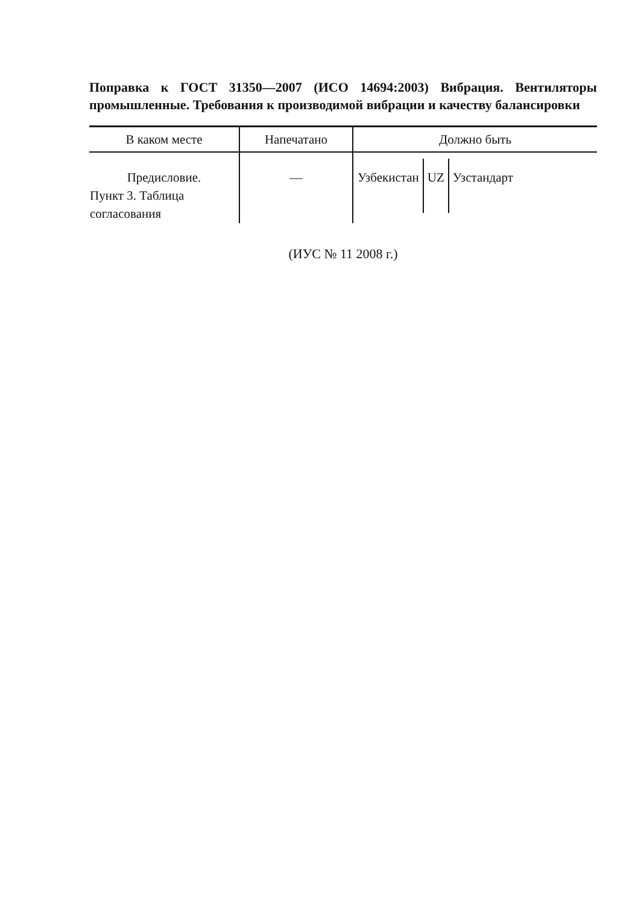Поправка к ГОСТ 31350—2007 (ИСО 14694:2003) Вибрация. Вентиляторы промышленные. Требования к производимой вибрации и качеству балансировки
| В каком месте | Напечатано | Должно быть |
| --- | --- | --- |
| Предисловие. Пункт 3. Таблица согласования | — | / Узбекистан / UZ / Узстандарт / |
(ИУС № 11 2008 г.)